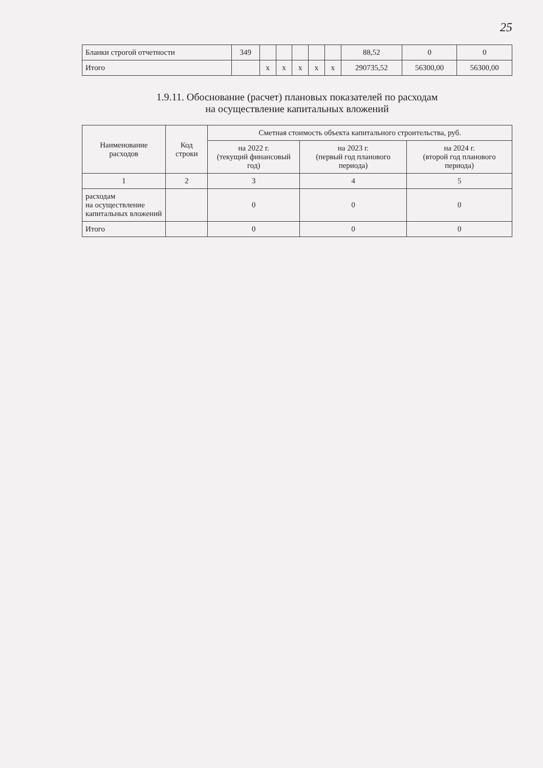25
| Бланки строгой отчетности | 349 | | | | | | 88,52 | 0 | 0 |
| Итого | | x | x | x | x | x | 290735,52 | 56300,00 | 56300,00 |
1.9.11. Обоснование (расчет) плановых показателей по расходам
на осуществление капитальных вложений
| Наименование расходов | Код строки | Сметная стоимость объекта капитального строительства, руб. | | |
| --- | --- | --- | --- | --- |
| | | на 2022 г. (текущий финансовый год) | на 2023 г. (первый год планового периода) | на 2024 г. (второй год планового периода) |
| 1 | 2 | 3 | 4 | 5 |
| расходам на осуществление капитальных вложений | | 0 | 0 | 0 |
| Итого | | 0 | 0 | 0 |